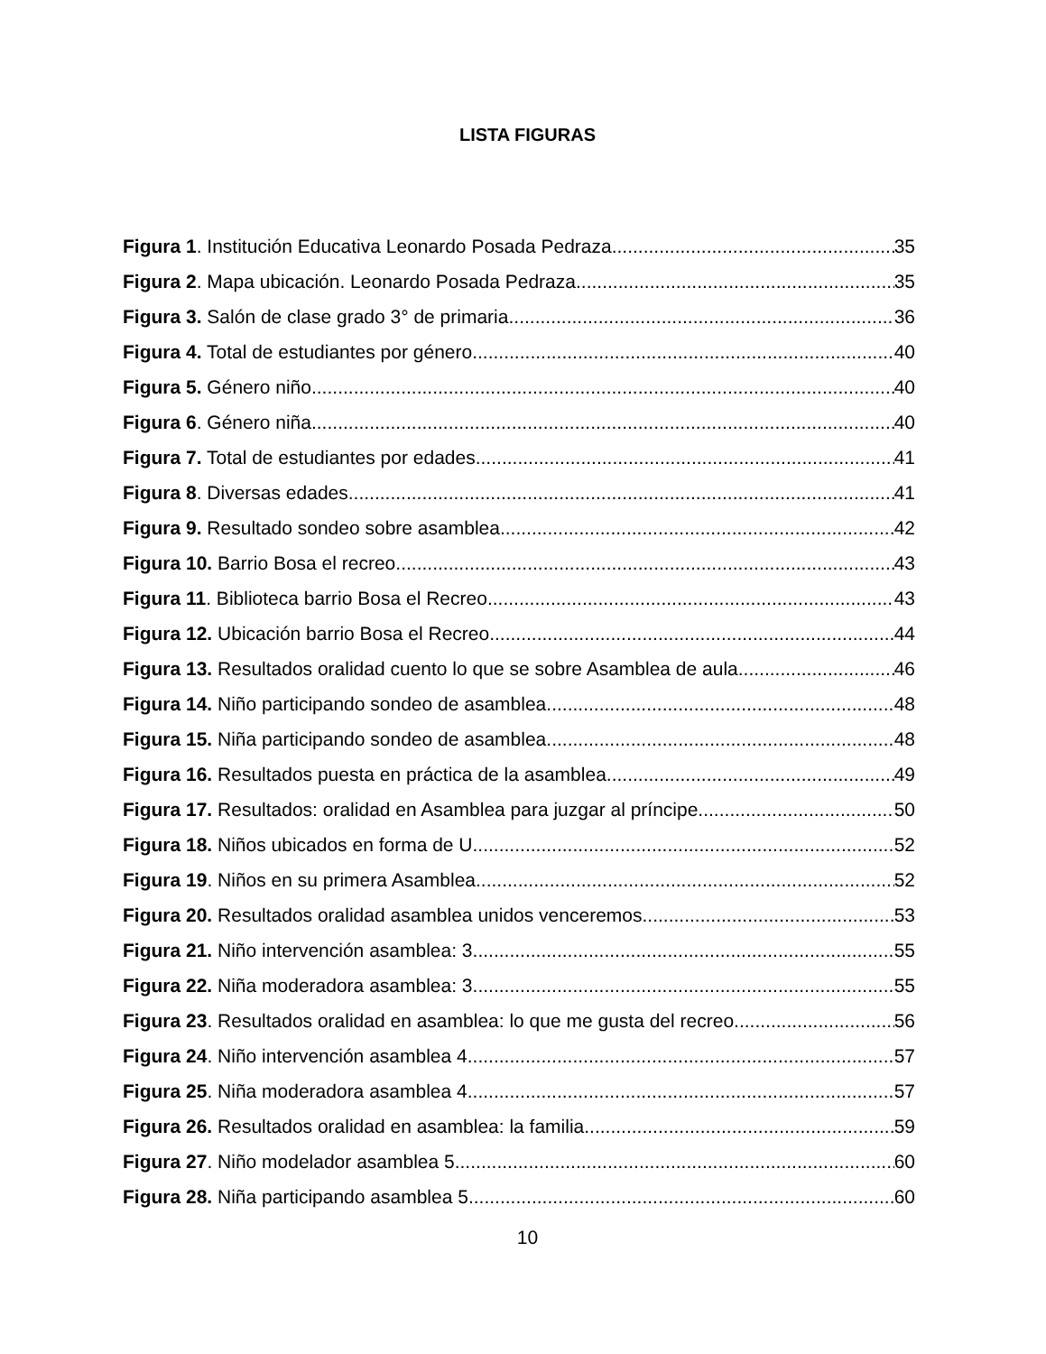LISTA FIGURAS
Figura 1. Institución Educativa Leonardo Posada Pedraza 35
Figura 2. Mapa ubicación. Leonardo Posada Pedraza. 35
Figura 3. Salón de clase grado 3° de primaria. 36
Figura 4. Total de estudiantes por género. 40
Figura 5. Género niño 40
Figura 6. Género niña 40
Figura 7. Total de estudiantes por edades 41
Figura 8. Diversas edades. 41
Figura 9. Resultado sondeo sobre asamblea 42
Figura 10. Barrio Bosa el recreo. 43
Figura 11. Biblioteca barrio Bosa el Recreo 43
Figura 12. Ubicación barrio Bosa el Recreo 44
Figura 13. Resultados oralidad cuento lo que se sobre Asamblea de aula. 46
Figura 14. Niño participando sondeo de asamblea 48
Figura 15. Niña participando sondeo de asamblea 48
Figura 16. Resultados puesta en práctica de la asamblea. 49
Figura 17. Resultados: oralidad en Asamblea para juzgar al príncipe. 50
Figura 18. Niños ubicados en forma de U 52
Figura 19. Niños en su primera Asamblea. 52
Figura 20. Resultados oralidad asamblea unidos venceremos. 53
Figura 21. Niño intervención asamblea: 3 55
Figura 22. Niña moderadora asamblea: 3. 55
Figura 23. Resultados oralidad en asamblea: lo que me gusta del recreo. 56
Figura 24. Niño intervención asamblea 4 57
Figura 25. Niña moderadora asamblea 4. 57
Figura 26. Resultados oralidad en asamblea: la familia. 59
Figura 27. Niño modelador asamblea 5 60
Figura 28. Niña participando asamblea 5. 60
10